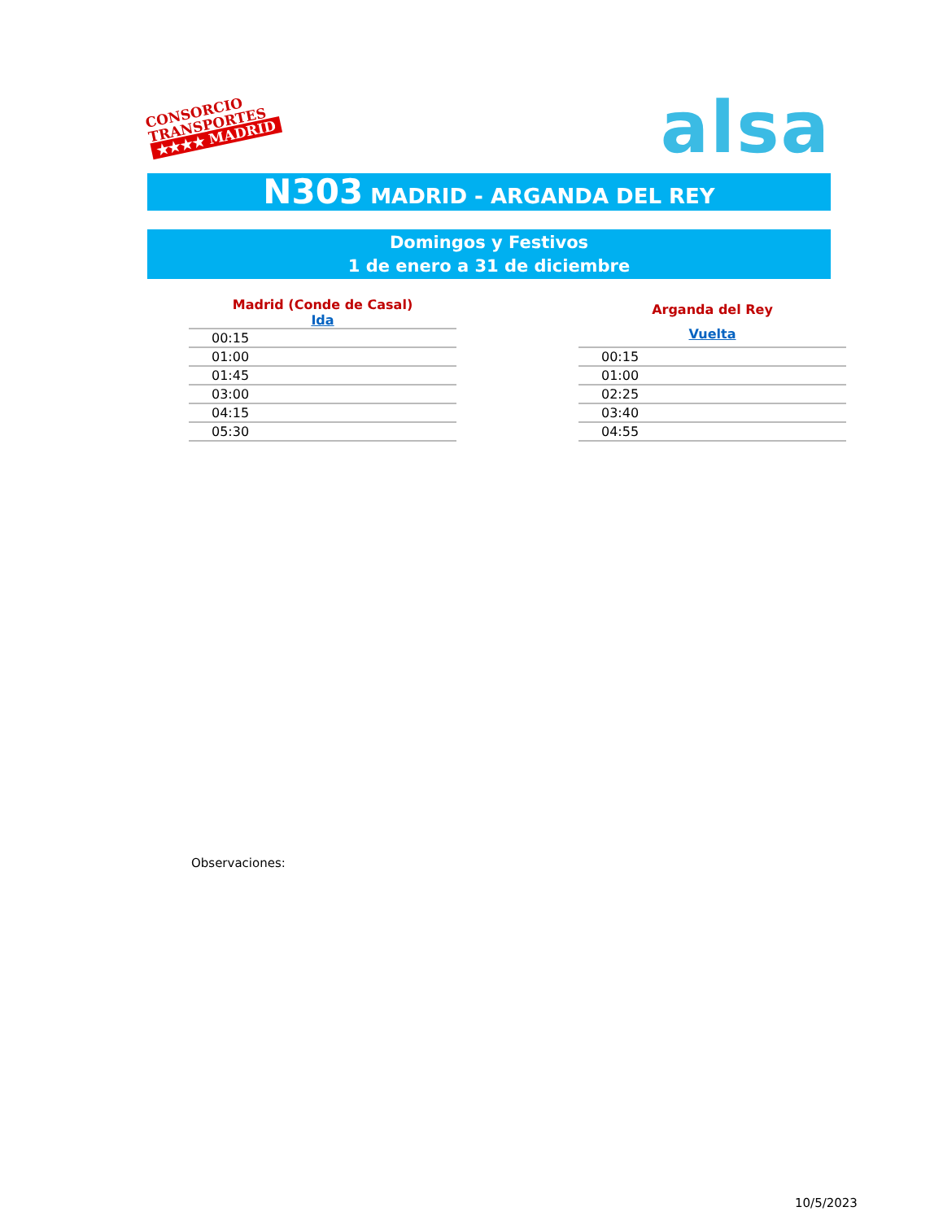CONSORCIO
TRANSPORTES
★★★★ MADRID
alsa
N303 MADRID - ARGANDA DEL REY
Domingos y Festivos
1 de enero a 31 de diciembre
| Madrid (Conde de Casal) |
| --- |
| Ida |
| 00:15 |
| 01:00 |
| 01:45 |
| 03:00 |
| 04:15 |
| 05:30 |
| Arganda del Rey |
| --- |
| Vuelta |
| 00:15 |
| 01:00 |
| 02:25 |
| 03:40 |
| 04:55 |
Observaciones:
10/5/2023